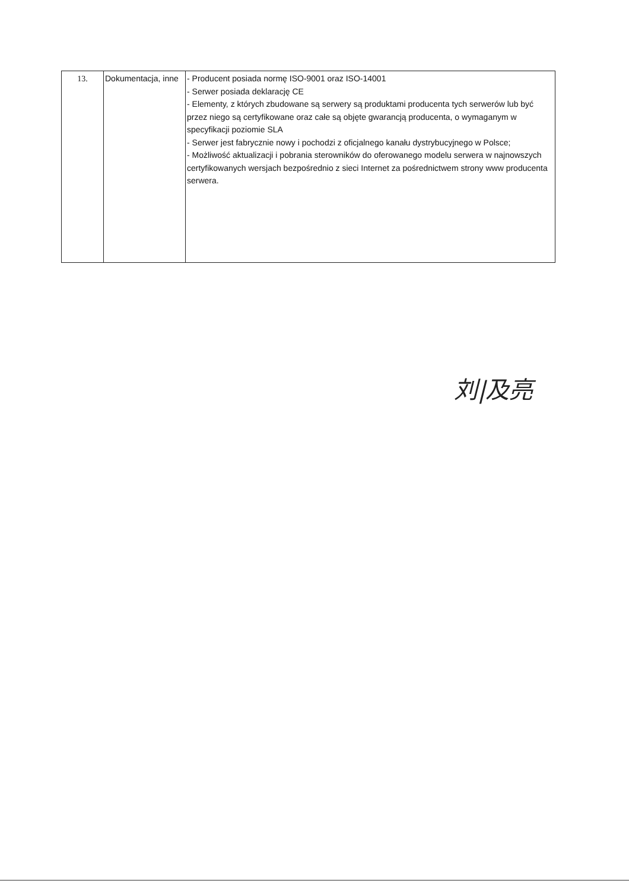| 13. | Dokumentacja, inne | - Producent posiada normę ISO-9001 oraz ISO-14001 - Serwer posiada deklarację CE - Elementy, z których zbudowane są serwery są produktami producenta tych serwerów lub być przez niego są certyfikowane oraz całe są objęte gwarancją producenta, o wymaganym w specyfikacji poziomie SLA - Serwer jest fabrycznie nowy i pochodzi z oficjalnego kanału dystrybucyjnego w Polsce; - Możliwość aktualizacji i pobrania sterowników do oferowanego modelu serwera w najnowszych certyfikowanych wersjach bezpośrednio z sieci Internet za pośrednictwem strony www producenta serwera. |
刘|及亮